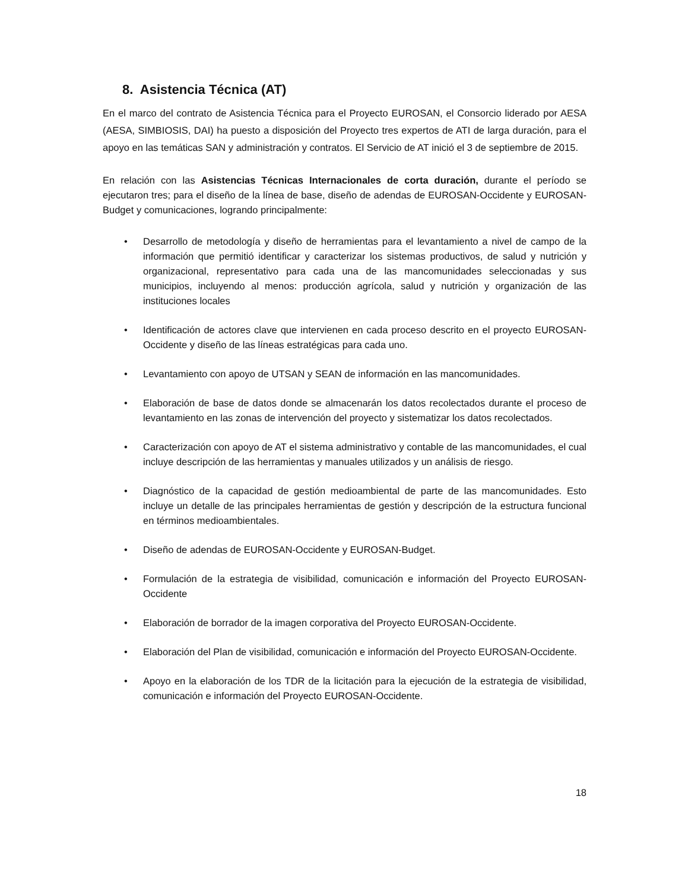8. Asistencia Técnica (AT)
En el marco del contrato de Asistencia Técnica para el Proyecto EUROSAN, el Consorcio liderado por AESA (AESA, SIMBIOSIS, DAI) ha puesto a disposición del Proyecto tres expertos de ATI de larga duración, para el apoyo en las temáticas SAN y administración y contratos. El Servicio de AT inició el 3 de septiembre de 2015.
En relación con las Asistencias Técnicas Internacionales de corta duración, durante el período se ejecutaron tres; para el diseño de la línea de base, diseño de adendas de EUROSAN-Occidente y EUROSAN-Budget y comunicaciones, logrando principalmente:
• Desarrollo de metodología y diseño de herramientas para el levantamiento a nivel de campo de la información que permitió identificar y caracterizar los sistemas productivos, de salud y nutrición y organizacional, representativo para cada una de las mancomunidades seleccionadas y sus municipios, incluyendo al menos: producción agrícola, salud y nutrición y organización de las instituciones locales
• Identificación de actores clave que intervienen en cada proceso descrito en el proyecto EUROSAN-Occidente y diseño de las líneas estratégicas para cada uno.
• Levantamiento con apoyo de UTSAN y SEAN de información en las mancomunidades.
• Elaboración de base de datos donde se almacenarán los datos recolectados durante el proceso de levantamiento en las zonas de intervención del proyecto y sistematizar los datos recolectados.
• Caracterización con apoyo de AT el sistema administrativo y contable de las mancomunidades, el cual incluye descripción de las herramientas y manuales utilizados y un análisis de riesgo.
• Diagnóstico de la capacidad de gestión medioambiental de parte de las mancomunidades. Esto incluye un detalle de las principales herramientas de gestión y descripción de la estructura funcional en términos medioambientales.
• Diseño de adendas de EUROSAN-Occidente y EUROSAN-Budget.
• Formulación de la estrategia de visibilidad, comunicación e información del Proyecto EUROSAN-Occidente
• Elaboración de borrador de la imagen corporativa del Proyecto EUROSAN-Occidente.
• Elaboración del Plan de visibilidad, comunicación e información del Proyecto EUROSAN-Occidente.
• Apoyo en la elaboración de los TDR de la licitación para la ejecución de la estrategia de visibilidad, comunicación e información del Proyecto EUROSAN-Occidente.
18